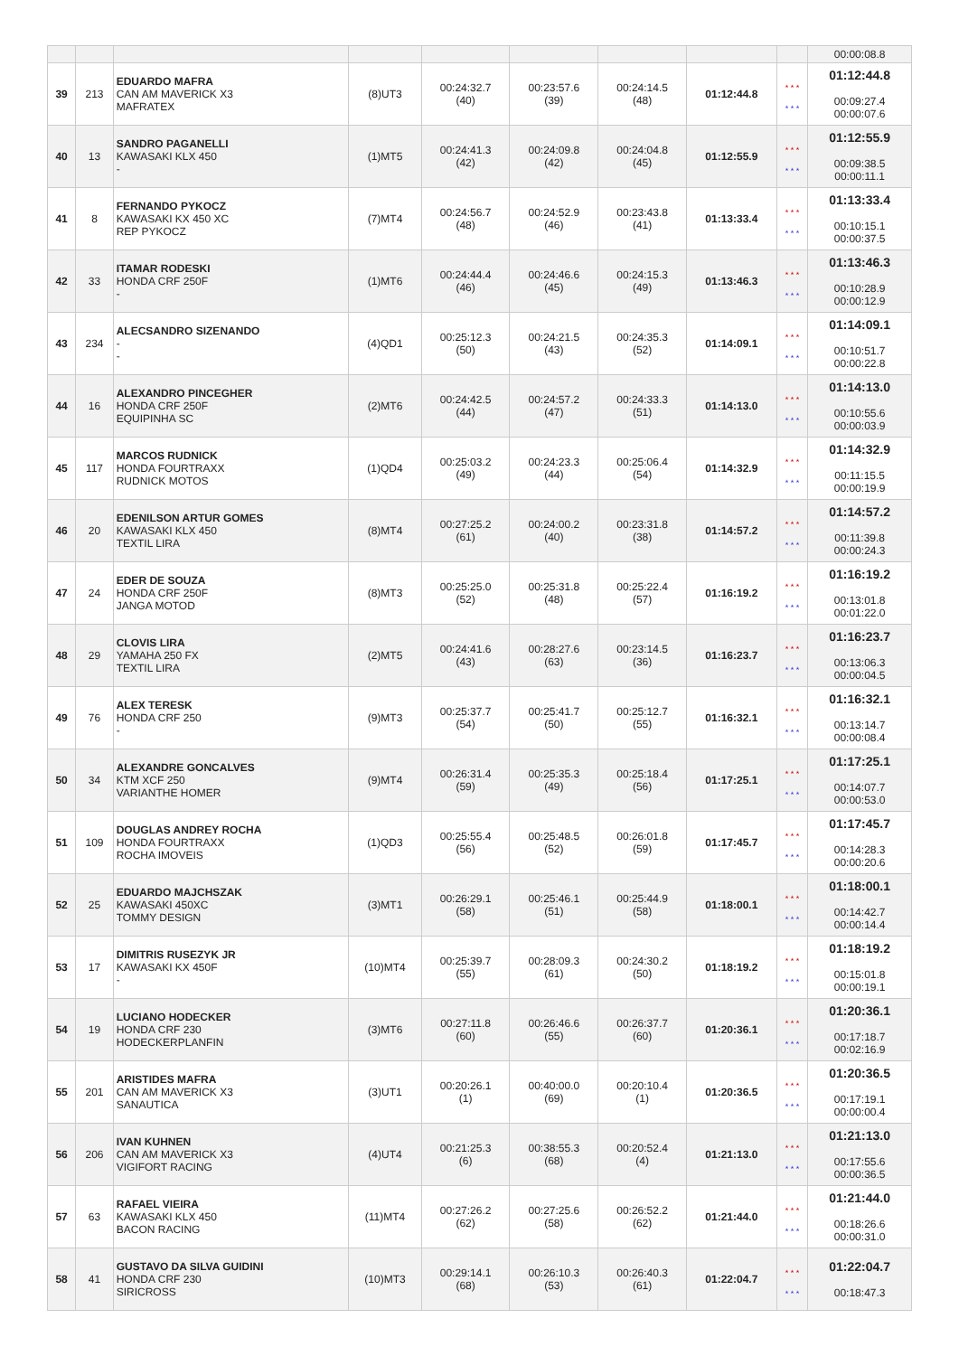| | | | | | | | | | 00:00:08.8 |
| 39 | 213 | EDUARDO MAFRA CAN AM MAVERICK X3 MAFRATEX | (8)UT3 | 00:24:32.7 (40) | 00:23:57.6 (39) | 00:24:14.5 (48) | 01:12:44.8 | * * * * * * | 01:12:44.8 00:09:27.4 00:00:07.6 |
| 40 | 13 | SANDRO PAGANELLI KAWASAKI KLX 450 - | (1)MT5 | 00:24:41.3 (42) | 00:24:09.8 (42) | 00:24:04.8 (45) | 01:12:55.9 | * * * * * * | 01:12:55.9 00:09:38.5 00:00:11.1 |
| 41 | 8 | FERNANDO PYKOCZ KAWASAKI KX 450 XC REP PYKOCZ | (7)MT4 | 00:24:56.7 (48) | 00:24:52.9 (46) | 00:23:43.8 (41) | 01:13:33.4 | * * * * * * | 01:13:33.4 00:10:15.1 00:00:37.5 |
| 42 | 33 | ITAMAR RODESKI HONDA CRF 250F - | (1)MT6 | 00:24:44.4 (46) | 00:24:46.6 (45) | 00:24:15.3 (49) | 01:13:46.3 | * * * * * * | 01:13:46.3 00:10:28.9 00:00:12.9 |
| 43 | 234 | ALECSANDRO SIZENANDO - - | (4)QD1 | 00:25:12.3 (50) | 00:24:21.5 (43) | 00:24:35.3 (52) | 01:14:09.1 | * * * * * * | 01:14:09.1 00:10:51.7 00:00:22.8 |
| 44 | 16 | ALEXANDRO PINCEGHER HONDA CRF 250F EQUIPINHA SC | (2)MT6 | 00:24:42.5 (44) | 00:24:57.2 (47) | 00:24:33.3 (51) | 01:14:13.0 | * * * * * * | 01:14:13.0 00:10:55.6 00:00:03.9 |
| 45 | 117 | MARCOS RUDNICK HONDA FOURTRAXX RUDNICK MOTOS | (1)QD4 | 00:25:03.2 (49) | 00:24:23.3 (44) | 00:25:06.4 (54) | 01:14:32.9 | * * * * * * | 01:14:32.9 00:11:15.5 00:00:19.9 |
| 46 | 20 | EDENILSON ARTUR GOMES KAWASAKI KLX 450 TEXTIL LIRA | (8)MT4 | 00:27:25.2 (61) | 00:24:00.2 (40) | 00:23:31.8 (38) | 01:14:57.2 | * * * * * * | 01:14:57.2 00:11:39.8 00:00:24.3 |
| 47 | 24 | EDER DE SOUZA HONDA CRF 250F JANGA MOTOD | (8)MT3 | 00:25:25.0 (52) | 00:25:31.8 (48) | 00:25:22.4 (57) | 01:16:19.2 | * * * * * * | 01:16:19.2 00:13:01.8 00:01:22.0 |
| 48 | 29 | CLOVIS LIRA YAMAHA 250 FX TEXTIL LIRA | (2)MT5 | 00:24:41.6 (43) | 00:28:27.6 (63) | 00:23:14.5 (36) | 01:16:23.7 | * * * * * * | 01:16:23.7 00:13:06.3 00:00:04.5 |
| 49 | 76 | ALEX TERESK HONDA CRF 250 - | (9)MT3 | 00:25:37.7 (54) | 00:25:41.7 (50) | 00:25:12.7 (55) | 01:16:32.1 | * * * * * * | 01:16:32.1 00:13:14.7 00:00:08.4 |
| 50 | 34 | ALEXANDRE GONCALVES KTM XCF 250 VARIANTHE HOMER | (9)MT4 | 00:26:31.4 (59) | 00:25:35.3 (49) | 00:25:18.4 (56) | 01:17:25.1 | * * * * * * | 01:17:25.1 00:14:07.7 00:00:53.0 |
| 51 | 109 | DOUGLAS ANDREY ROCHA HONDA FOURTRAXX ROCHA IMOVEIS | (1)QD3 | 00:25:55.4 (56) | 00:25:48.5 (52) | 00:26:01.8 (59) | 01:17:45.7 | * * * * * * | 01:17:45.7 00:14:28.3 00:00:20.6 |
| 52 | 25 | EDUARDO MAJCHSZAK KAWASAKI 450XC TOMMY DESIGN | (3)MT1 | 00:26:29.1 (58) | 00:25:46.1 (51) | 00:25:44.9 (58) | 01:18:00.1 | * * * * * * | 01:18:00.1 00:14:42.7 00:00:14.4 |
| 53 | 17 | DIMITRIS RUSEZYK JR KAWASAKI KX 450F - | (10)MT4 | 00:25:39.7 (55) | 00:28:09.3 (61) | 00:24:30.2 (50) | 01:18:19.2 | * * * * * * | 01:18:19.2 00:15:01.8 00:00:19.1 |
| 54 | 19 | LUCIANO HODECKER HONDA CRF 230 HODECKERPLANFIN | (3)MT6 | 00:27:11.8 (60) | 00:26:46.6 (55) | 00:26:37.7 (60) | 01:20:36.1 | * * * * * * | 01:20:36.1 00:17:18.7 00:02:16.9 |
| 55 | 201 | ARISTIDES MAFRA CAN AM MAVERICK X3 SANAUTICA | (3)UT1 | 00:20:26.1 (1) | 00:40:00.0 (69) | 00:20:10.4 (1) | 01:20:36.5 | * * * * * * | 01:20:36.5 00:17:19.1 00:00:00.4 |
| 56 | 206 | IVAN KUHNEN CAN AM MAVERICK X3 VIGIFORT RACING | (4)UT4 | 00:21:25.3 (6) | 00:38:55.3 (68) | 00:20:52.4 (4) | 01:21:13.0 | * * * * * * | 01:21:13.0 00:17:55.6 00:00:36.5 |
| 57 | 63 | RAFAEL VIEIRA KAWASAKI KLX 450 BACON RACING | (11)MT4 | 00:27:26.2 (62) | 00:27:25.6 (58) | 00:26:52.2 (62) | 01:21:44.0 | * * * * * * | 01:21:44.0 00:18:26.6 00:00:31.0 |
| 58 | 41 | GUSTAVO DA SILVA GUIDINI HONDA CRF 230 SIRICROSS | (10)MT3 | 00:29:14.1 (68) | 00:26:10.3 (53) | 00:26:40.3 (61) | 01:22:04.7 | * * * * * * | 01:22:04.7 00:18:47.3 |